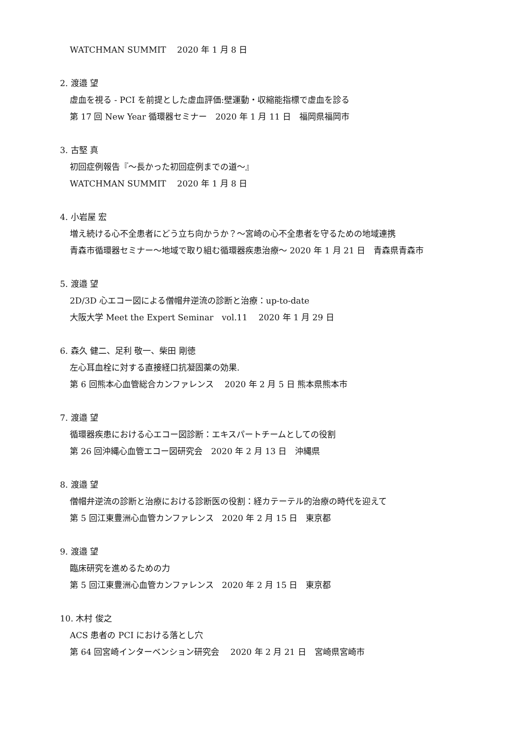WATCHMAN SUMMIT　 2020 年 1 月 8 日
2. 渡邉 望
虚血を視る - PCI を前提とした虚血評価:壁運動・収縮能指標で虚血を診る
第 17 回 New Year 循環器セミナー　2020 年 1 月 11 日　福岡県福岡市
3. 古堅 真
初回症例報告『～長かった初回症例までの道～』
WATCHMAN SUMMIT　 2020 年 1 月 8 日
4. 小岩屋 宏
増え続ける心不全患者にどう立ち向かうか？～宮崎の心不全患者を守るための地域連携
青森市循環器セミナー～地域で取り組む循環器疾患治療～ 2020 年 1 月 21 日　青森県青森市
5. 渡邉 望
2D/3D 心エコー図による僧帽弁逆流の診断と治療：up-to-date
大阪大学 Meet the Expert Seminar　vol.11　 2020 年 1 月 29 日
6. 森久 健二、足利 敬一、柴田 剛徳
左心耳血栓に対する直接経口抗凝固薬の効果.
第 6 回熊本心血管総合カンファレンス　 2020 年 2 月 5 日 熊本県熊本市
7. 渡邉 望
循環器疾患における心エコー図診断：エキスパートチームとしての役割
第 26 回沖縄心血管エコー図研究会　2020 年 2 月 13 日　沖縄県
8. 渡邉 望
僧帽弁逆流の診断と治療における診断医の役割：経カテーテル的治療の時代を迎えて
第 5 回江東豊洲心血管カンファレンス　2020 年 2 月 15 日　東京都
9. 渡邉 望
臨床研究を進めるための力
第 5 回江東豊洲心血管カンファレンス　2020 年 2 月 15 日　東京都
10. 木村 俊之
ACS 患者の PCI における落とし穴
第 64 回宮崎インターベンション研究会　 2020 年 2 月 21 日　宮崎県宮崎市